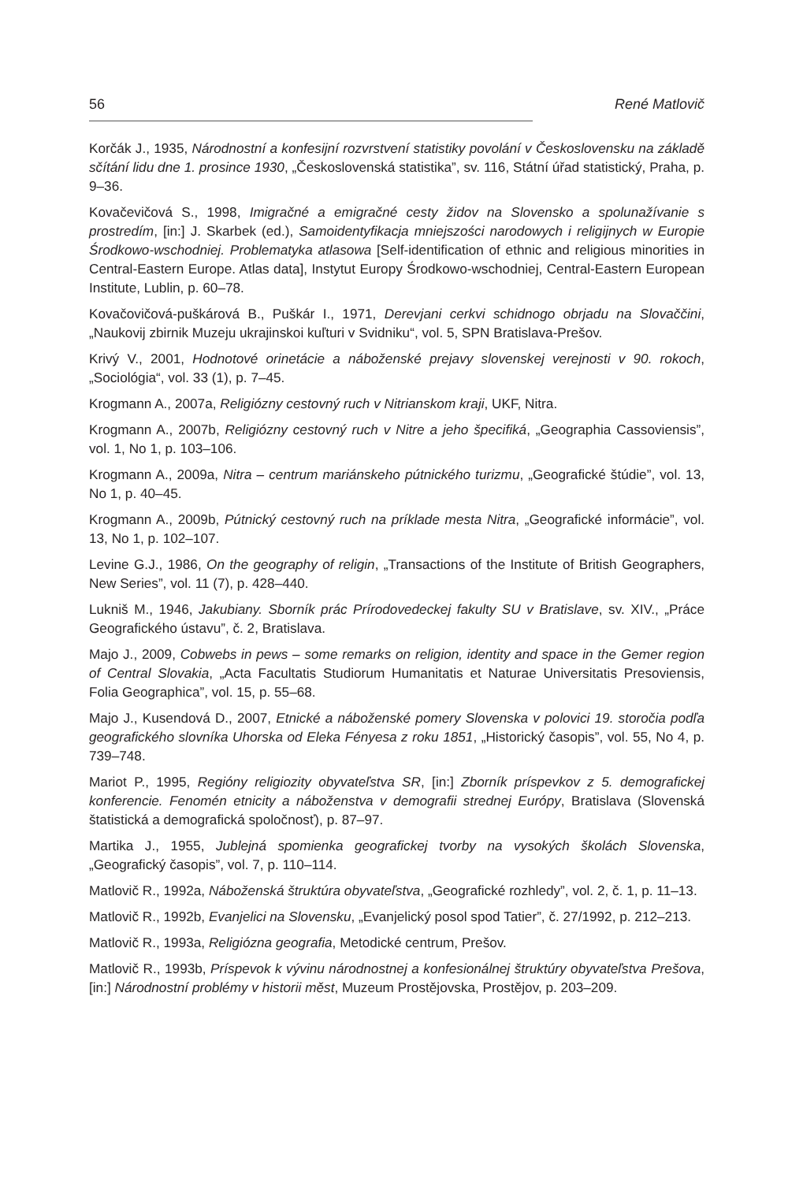56 René Matlovič
Korčák J., 1935, Národnostní a konfesijní rozvrstvení statistiky povolání v Československu na základě sčítání lidu dne 1. prosince 1930, „Československá statistika”, sv. 116, Státní úřad statistický, Praha, p. 9–36.
Kovačevičová S., 1998, Imigračné a emigračné cesty židov na Slovensko a spolunažívanie s prostredím, [in:] J. Skarbek (ed.), Samoidentyfikacja mniejszości narodowych i religijnych w Europie Środkowo-wschodniej. Problematyka atlasowa [Self-identification of ethnic and religious minorities in Central-Eastern Europe. Atlas data], Instytut Europy Środkowo-wschodniej, Central-Eastern European Institute, Lublin, p. 60–78.
Kovačovičová-puškárová B., Puškár I., 1971, Derevjani cerkvi schidnogo obrjadu na Slovaččini, „Naukovij zbirnik Muzeju ukrajinskoi kuľturi v Svidniku“, vol. 5, SPN Bratislava-Prešov.
Krivý V., 2001, Hodnotové orinetácie a náboženské prejavy slovenskej verejnosti v 90. rokoch, „Sociológia“, vol. 33 (1), p. 7–45.
Krogmann A., 2007a, Religiózny cestovný ruch v Nitrianskom kraji, UKF, Nitra.
Krogmann A., 2007b, Religiózny cestovný ruch v Nitre a jeho špecifiká, „Geographia Cassoviensis”, vol. 1, No 1, p. 103–106.
Krogmann A., 2009a, Nitra – centrum mariánskeho pútnického turizmu, „Geografické štúdie”, vol. 13, No 1, p. 40–45.
Krogmann A., 2009b, Pútnický cestovný ruch na príklade mesta Nitra, „Geografické informácie”, vol. 13, No 1, p. 102–107.
Levine G.J., 1986, On the geography of religin, „Transactions of the Institute of British Geographers, New Series”, vol. 11 (7), p. 428–440.
Lukniš M., 1946, Jakubiany. Sborník prác Prírodovedeckej fakulty SU v Bratislave, sv. XIV., „Práce Geografického ústavu”, č. 2, Bratislava.
Majo J., 2009, Cobwebs in pews – some remarks on religion, identity and space in the Gemer region of Central Slovakia, „Acta Facultatis Studiorum Humanitatis et Naturae Universitatis Presoviensis, Folia Geographica”, vol. 15, p. 55–68.
Majo J., Kusendová D., 2007, Etnické a náboženské pomery Slovenska v polovici 19. storočia podľa geografického slovníka Uhorska od Eleka Fényesa z roku 1851, „Historický časopis”, vol. 55, No 4, p. 739–748.
Mariot P., 1995, Regióny religiozity obyvateľstva SR, [in:] Zborník príspevkov z 5. demografickej konferencie. Fenomén etnicity a náboženstva v demografii strednej Európy, Bratislava (Slovenská štatistická a demografická spoločnosť), p. 87–97.
Martika J., 1955, Jublejná spomienka geografickej tvorby na vysokých školách Slovenska, „Geografický časopis”, vol. 7, p. 110–114.
Matlovič R., 1992a, Náboženská štruktúra obyvateľstva, „Geografické rozhledy”, vol. 2, č. 1, p. 11–13.
Matlovič R., 1992b, Evanjelici na Slovensku, „Evanjelický posol spod Tatier”, č. 27/1992, p. 212–213.
Matlovič R., 1993a, Religiózna geografia, Metodické centrum, Prešov.
Matlovič R., 1993b, Príspevok k vývinu národnostnej a konfesionálnej štruktúry obyvateľstva Prešova, [in:] Národnostní problémy v historii měst, Muzeum Prostějovska, Prostějov, p. 203–209.